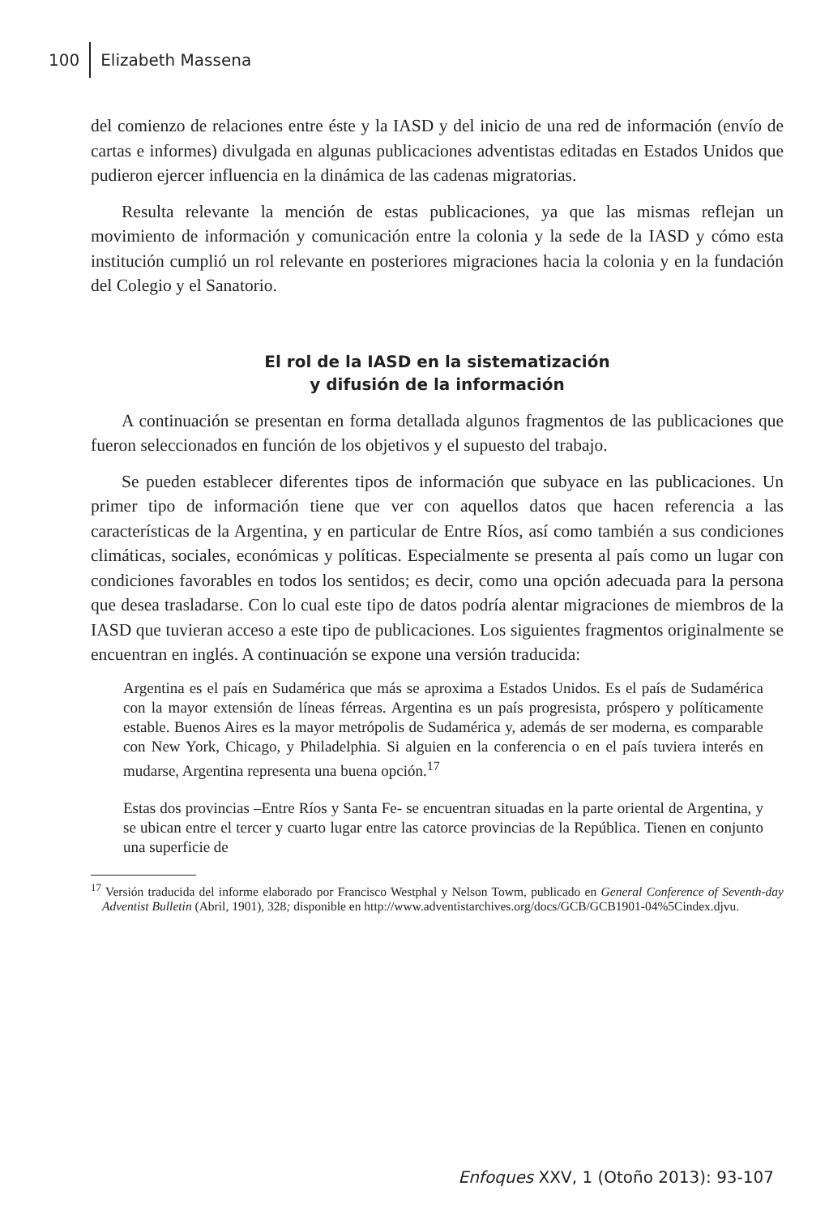100 Elizabeth Massena
del comienzo de relaciones entre éste y la IASD y del inicio de una red de información (envío de cartas e informes) divulgada en algunas publicaciones adventistas editadas en Estados Unidos que pudieron ejercer influencia en la dinámica de las cadenas migratorias.
Resulta relevante la mención de estas publicaciones, ya que las mismas reflejan un movimiento de información y comunicación entre la colonia y la sede de la IASD y cómo esta institución cumplió un rol relevante en posteriores migraciones hacia la colonia y en la fundación del Colegio y el Sanatorio.
El rol de la IASD en la sistematización
y difusión de la información
A continuación se presentan en forma detallada algunos fragmentos de las publicaciones que fueron seleccionados en función de los objetivos y el supuesto del trabajo.
Se pueden establecer diferentes tipos de información que subyace en las publicaciones. Un primer tipo de información tiene que ver con aquellos datos que hacen referencia a las características de la Argentina, y en particular de Entre Ríos, así como también a sus condiciones climáticas, sociales, económicas y políticas. Especialmente se presenta al país como un lugar con condiciones favorables en todos los sentidos; es decir, como una opción adecuada para la persona que desea trasladarse. Con lo cual este tipo de datos podría alentar migraciones de miembros de la IASD que tuvieran acceso a este tipo de publicaciones. Los siguientes fragmentos originalmente se encuentran en inglés. A continuación se expone una versión traducida:
Argentina es el país en Sudamérica que más se aproxima a Estados Unidos. Es el país de Sudamérica con la mayor extensión de líneas férreas. Argentina es un país progresista, próspero y políticamente estable. Buenos Aires es la mayor metrópolis de Sudamérica y, además de ser moderna, es comparable con New York, Chicago, y Philadelphia. Si alguien en la conferencia o en el país tuviera interés en mudarse, Argentina representa una buena opción.<sup>17</sup>
Estas dos provincias –Entre Ríos y Santa Fe- se encuentran situadas en la parte oriental de Argentina, y se ubican entre el tercer y cuarto lugar entre las catorce provincias de la República. Tienen en conjunto una superficie de
<sup>17</sup> Versión traducida del informe elaborado por Francisco Westphal y Nelson Towm, publicado en General Conference of Seventh-day Adventist Bulletin (Abril, 1901), 328; disponible en http://www.adventistarchives.org/docs/GCB/GCB1901-04%5Cindex.djvu.
Enfoques XXV, 1 (Otoño 2013): 93-107